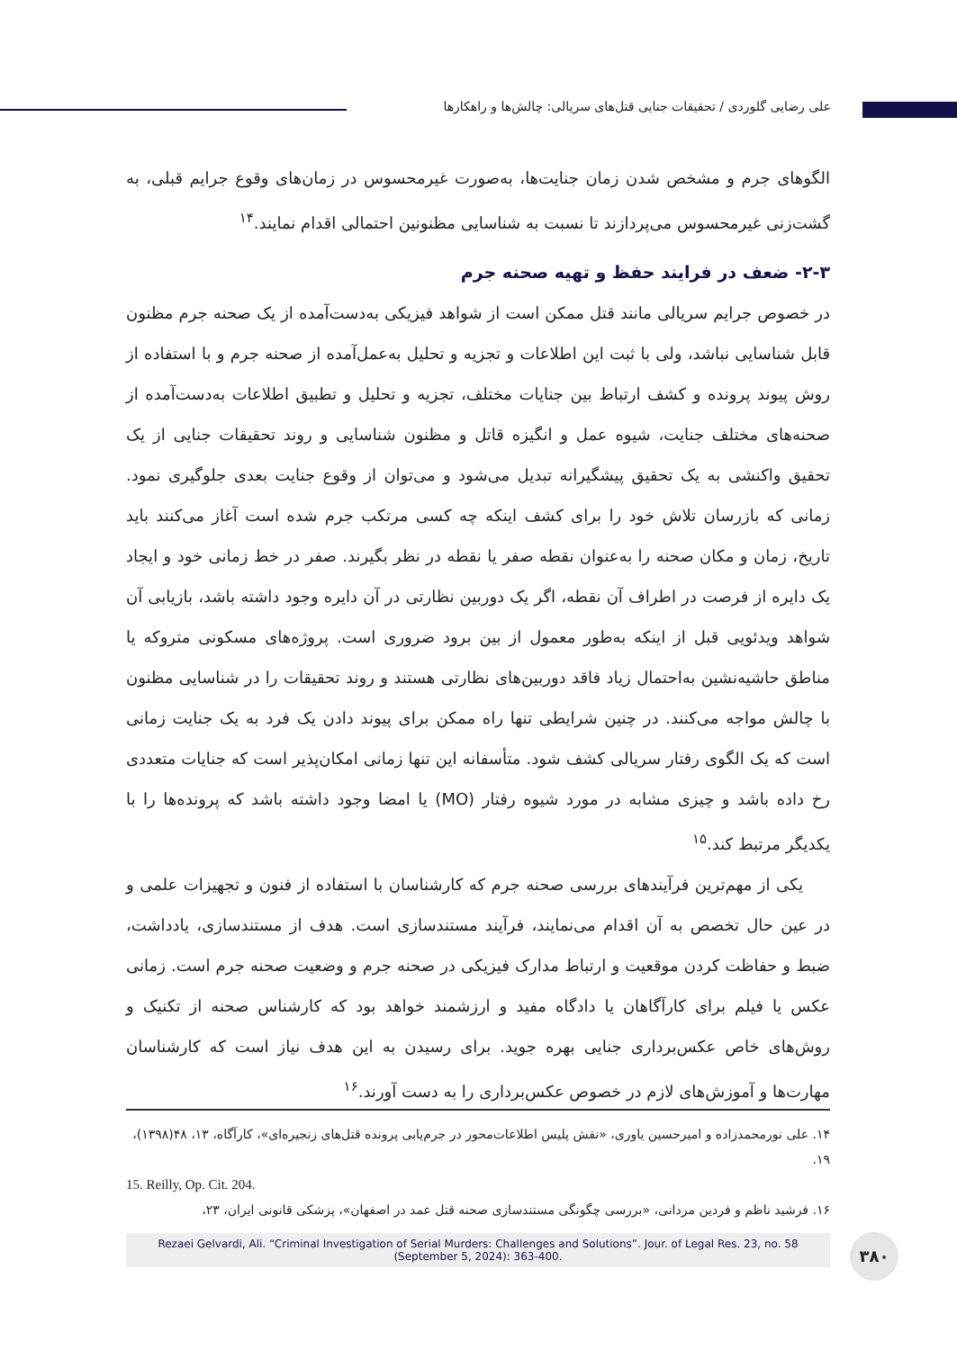علی رضایی گلوردی / تحقیقات جنایی قتل‌های سریالی: چالش‌ها و راهکارها
الگوهای جرم و مشخص شدن زمان جنایت‌ها، به‌صورت غیرمحسوس در زمان‌های وقوع جرایم قبلی، به گشت‌زنی غیرمحسوس می‌پردازند تا نسبت به شناسایی مظنونین احتمالی اقدام نمایند.<sup>۱۴</sup>
۲-۳- ضعف در فرایند حفظ و تهیه صحنه جرم
در خصوص جرایم سریالی مانند قتل ممکن است از شواهد فیزیکی به‌دست‌آمده از یک صحنه جرم مظنون قابل شناسایی نباشد، ولی با ثبت این اطلاعات و تجزیه و تحلیل به‌عمل‌آمده از صحنه جرم و با استفاده از روش پیوند پرونده و کشف ارتباط بین جنایات مختلف، تجزیه و تحلیل و تطبیق اطلاعات به‌دست‌آمده از صحنه‌های مختلف جنایت، شیوه عمل و انگیزه قاتل و مظنون شناسایی و روند تحقیقات جنایی از یک تحقیق واکنشی به یک تحقیق پیشگیرانه تبدیل می‌شود و می‌توان از وقوع جنایت بعدی جلوگیری نمود. زمانی که بازرسان تلاش خود را برای کشف اینکه چه کسی مرتکب جرم شده است آغاز می‌کنند باید تاریخ، زمان و مکان صحنه را به‌عنوان نقطه صفر یا نقطه در نظر بگیرند. صفر در خط زمانی خود و ایجاد یک دایره از فرصت در اطراف آن نقطه، اگر یک دوربین نظارتی در آن دایره وجود داشته باشد، بازیابی آن شواهد ویدئویی قبل از اینکه به‌طور معمول از بین برود ضروری است. پروژه‌های مسکونی متروکه یا مناطق حاشیه‌نشین به‌احتمال زیاد فاقد دوربین‌های نظارتی هستند و روند تحقیقات را در شناسایی مظنون با چالش مواجه می‌کنند. در چنین شرایطی تنها راه ممکن برای پیوند دادن یک فرد به یک جنایت زمانی است که یک الگوی رفتار سریالی کشف شود. متأسفانه این تنها زمانی امکان‌پذیر است که جنایات متعددی رخ داده باشد و چیزی مشابه در مورد شیوه رفتار (MO) یا امضا وجود داشته باشد که پرونده‌ها را با یکدیگر مرتبط کند.<sup>۱۵</sup>
یکی از مهم‌ترین فرآیندهای بررسی صحنه جرم که کارشناسان با استفاده از فنون و تجهیزات علمی و در عین حال تخصص به آن اقدام می‌نمایند، فرآیند مستندسازی است. هدف از مستندسازی، یادداشت، ضبط و حفاظت کردن موقعیت و ارتباط مدارک فیزیکی در صحنه جرم و وضعیت صحنه جرم است. زمانی عکس یا فیلم برای کارآگاهان یا دادگاه مفید و ارزشمند خواهد بود که کارشناس صحنه از تکنیک و روش‌های خاص عکس‌برداری جنایی بهره جوید. برای رسیدن به این هدف نیاز است که کارشناسان مهارت‌ها و آموزش‌های لازم در خصوص عکس‌برداری را به دست آورند.<sup>۱۶</sup>
۱۴. علی نورمحمدزاده و امیرحسین یاوری، «نقش پلیس اطلاعات‌محور در جرم‌یابی پرونده قتل‌های زنجیره‌ای»، کارآگاه، ۱۳، ۴۸(۱۳۹۸)، ۱۹.
15. Reilly, Op. Cit. 204.
۱۶. فرشید ناظم و فردین مردانی، «بررسی چگونگی مستندسازی صحنه قتل عمد در اصفهان»، پزشکی قانونی ایران، ۲۳،
Rezaei Gelvardi, Ali. “Criminal Investigation of Serial Murders: Challenges and Solutions”. Jour. of Legal Res. 23, no. 58
(September 5, 2024): 363-400.
۳۸۰